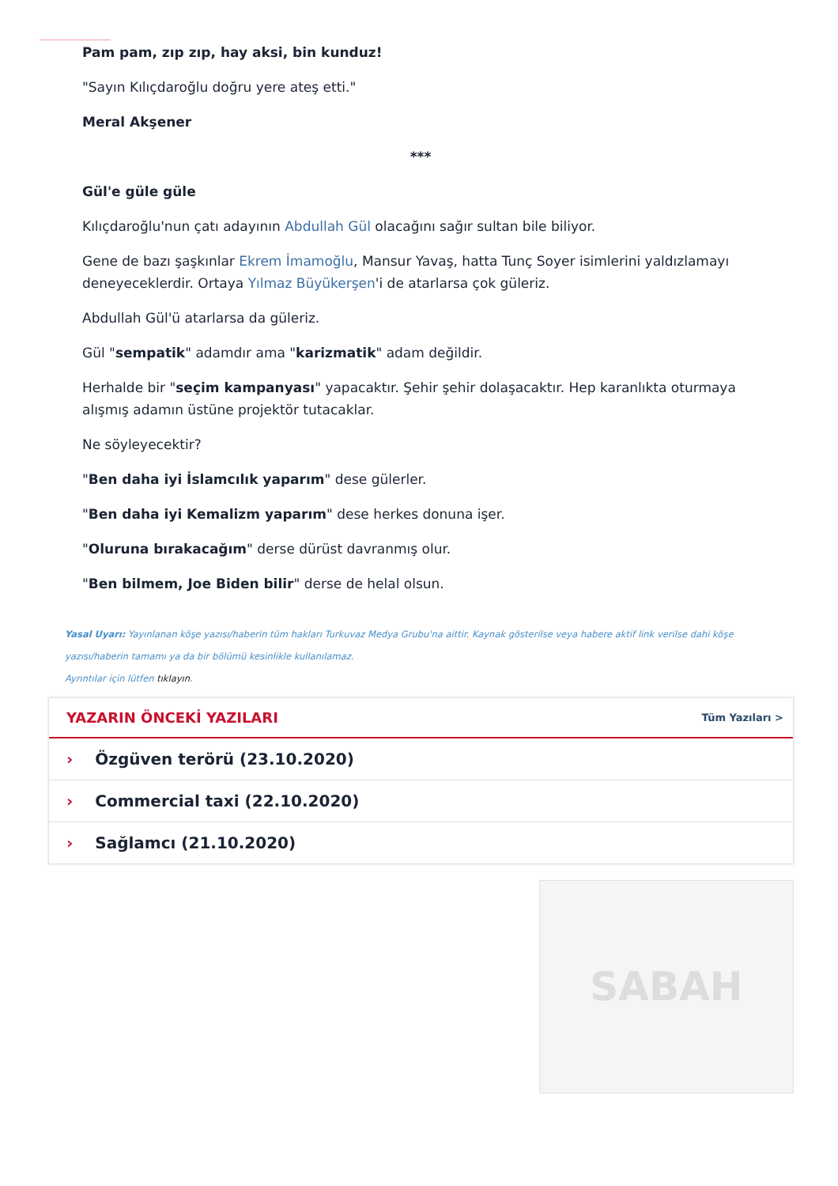Pam pam, zıp zıp, hay aksi, bin kunduz!
"Sayın Kılıçdaroğlu doğru yere ateş etti."
Meral Akşener
***
Gül'e güle güle
Kılıçdaroğlu'nun çatı adayının Abdullah Gül olacağını sağır sultan bile biliyor.
Gene de bazı şaşkınlar Ekrem İmamoğlu, Mansur Yavaş, hatta Tunç Soyer isimlerini yaldızlamayı deneyeceklerdir. Ortaya Yılmaz Büyükerşen'i de atarlarsa çok güleriz.
Abdullah Gül'ü atarlarsa da güleriz.
Gül "sempatik" adamdır ama "karizmatik" adam değildir.
Herhalde bir "seçim kampanyası" yapacaktır. Şehir şehir dolaşacaktır. Hep karanlıkta oturmaya alışmış adamın üstüne projektör tutacaklar.
Ne söyleyecektir?
"Ben daha iyi İslamcılık yaparım" dese gülerler.
"Ben daha iyi Kemalizm yaparım" dese herkes donuna işer.
"Oluruna bırakacağım" derse dürüst davranmış olur.
"Ben bilmem, Joe Biden bilir" derse de helal olsun.
Yasal Uyarı: Yayınlanan köşe yazısı/haberin tüm hakları Turkuvaz Medya Grubu'na aittir. Kaynak gösterilse veya habere aktif link verilse dahi köşe yazısı/haberin tamamı ya da bir bölümü kesinlikle kullanılamaz.
Ayrıntılar için lütfen tıklayın.
YAZARIN ÖNCEKİ YAZILARI
Tüm Yazıları >
› Özgüven terörü (23.10.2020)
› Commercial taxi (22.10.2020)
› Sağlamcı (21.10.2020)
SABAH